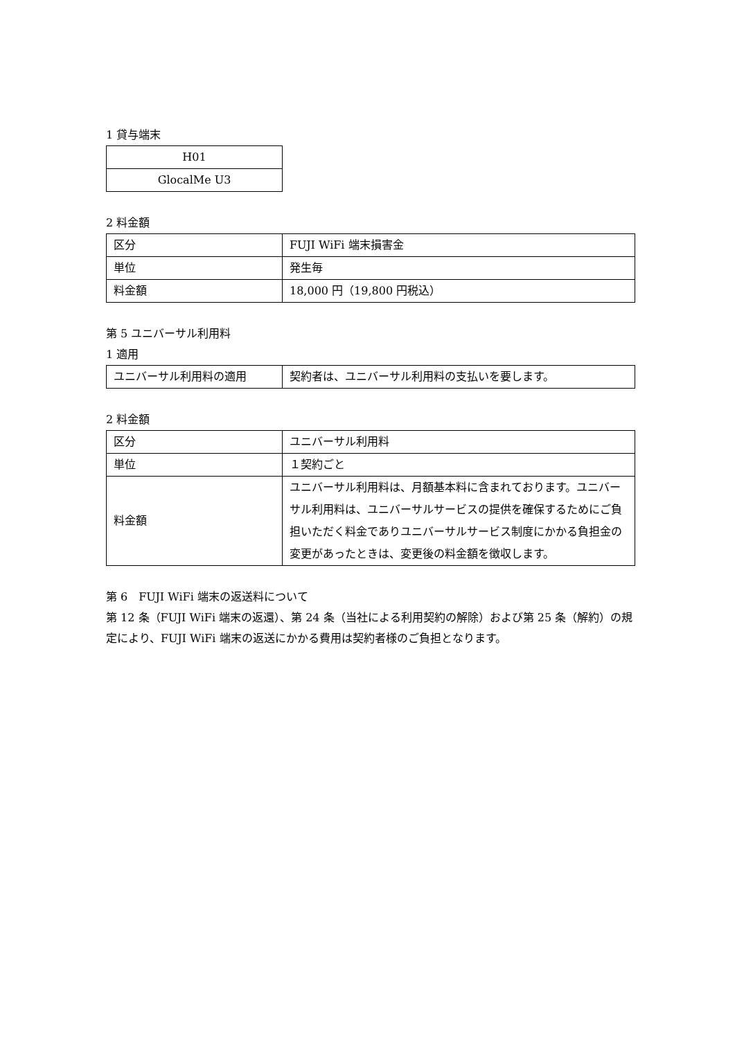1 貸与端末
| H01 |
| GlocalMe U3 |
2 料金額
| 区分 | FUJI WiFi 端末損害金 |
| 単位 | 発生毎 |
| 料金額 | 18,000 円（19,800 円税込） |
第 5 ユニバーサル利用料
1 適用
| ユニバーサル利用料の適用 | 契約者は、ユニバーサル利用料の支払いを要します。 |
2 料金額
| 区分 | ユニバーサル利用料 |
| 単位 | １契約ごと |
| 料金額 | ユニバーサル利用料は、月額基本料に含まれております。ユニバーサル利用料は、ユニバーサルサービスの提供を確保するためにご負担いただく料金でありユニバーサルサービス制度にかかる負担金の変更があったときは、変更後の料金額を徴収します。 |
第 6　FUJI WiFi 端末の返送料について
第 12 条（FUJI WiFi 端末の返還）、第 24 条（当社による利用契約の解除）および第 25 条（解約）の規定により、FUJI WiFi 端末の返送にかかる費用は契約者様のご負担となります。